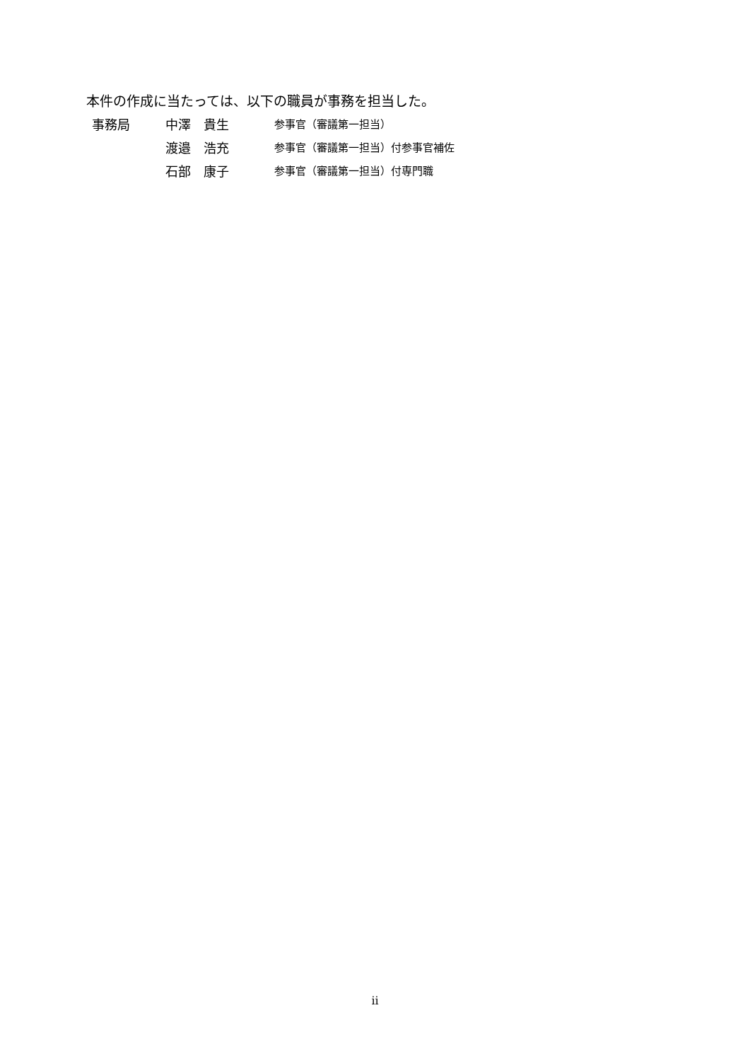本件の作成に当たっては、以下の職員が事務を担当した。
| 事務局 | 中澤 貴生 | 参事官（審議第一担当） |
| | 渡邉 浩充 | 参事官（審議第一担当）付参事官補佐 |
| | 石部 康子 | 参事官（審議第一担当）付専門職 |
ii